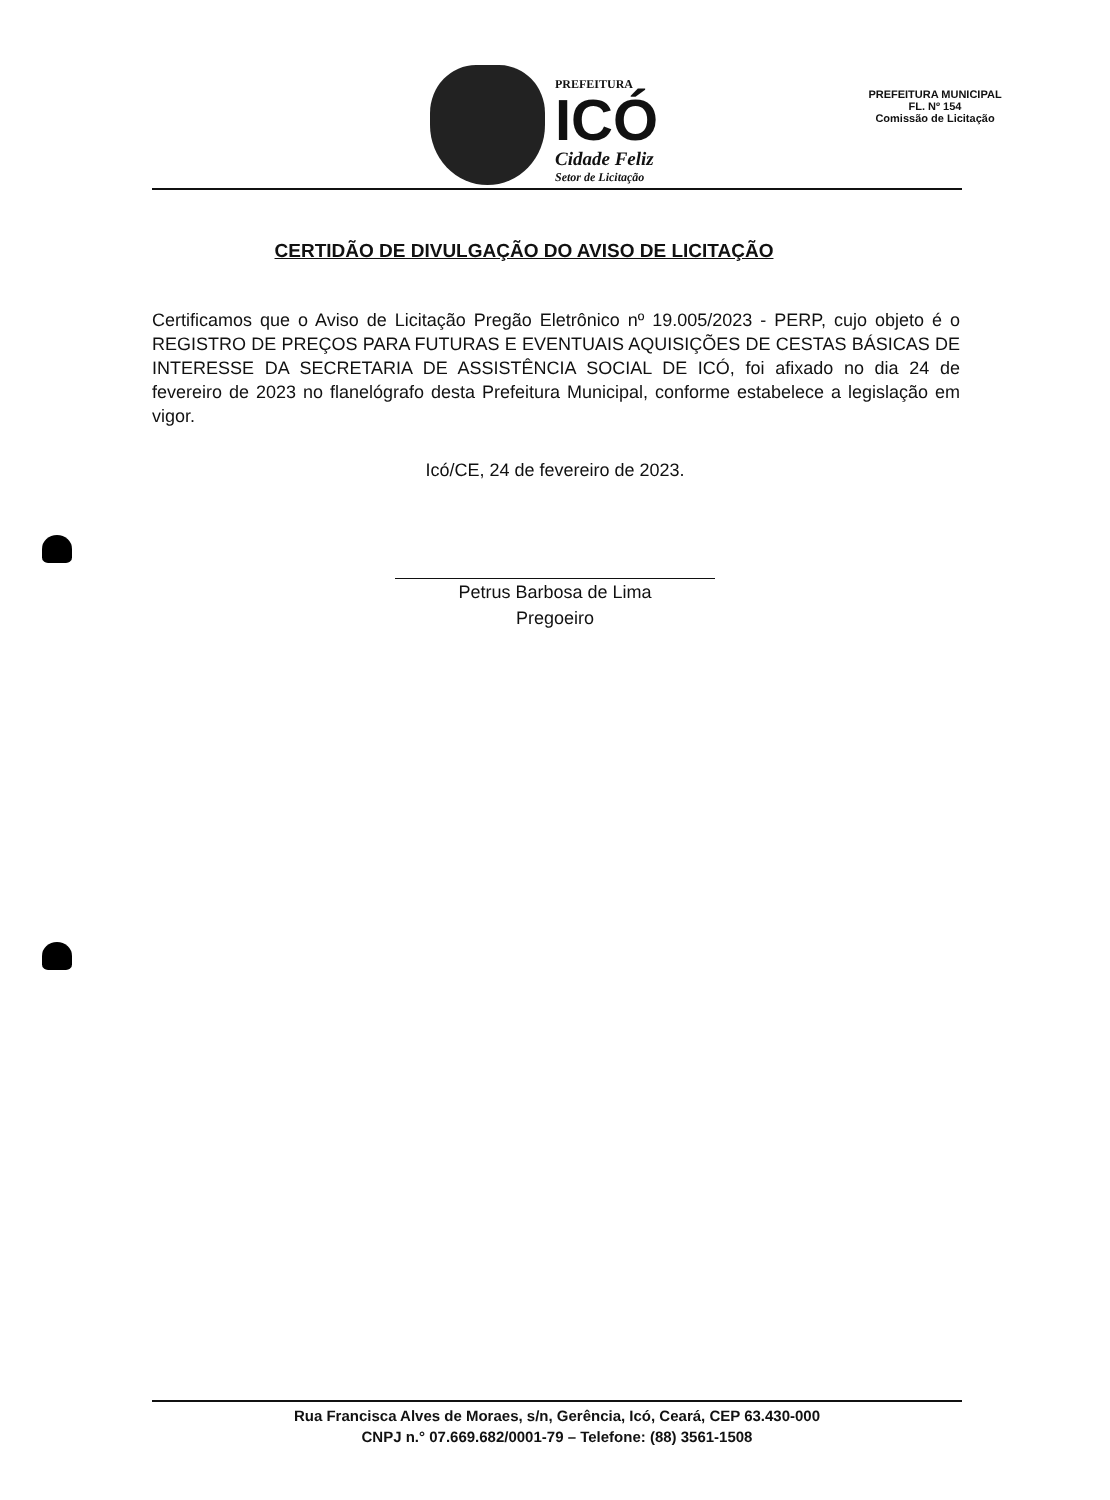PREFEITURA
ICÓ
Cidade Feliz
Setor de Licitação
PREFEITURA MUNICIPAL
FL. Nº 154
Comissão de Licitação
CERTIDÃO DE DIVULGAÇÃO DO AVISO DE LICITAÇÃO
Certificamos que o Aviso de Licitação Pregão Eletrônico nº 19.005/2023 - PERP, cujo objeto é o REGISTRO DE PREÇOS PARA FUTURAS E EVENTUAIS AQUISIÇÕES DE CESTAS BÁSICAS DE INTERESSE DA SECRETARIA DE ASSISTÊNCIA SOCIAL DE ICÓ, foi afixado no dia 24 de fevereiro de 2023 no flanelógrafo desta Prefeitura Municipal, conforme estabelece a legislação em vigor.
Icó/CE, 24 de fevereiro de 2023.
Petrus Barbosa de Lima
Pregoeiro
Rua Francisca Alves de Moraes, s/n, Gerência, Icó, Ceará, CEP 63.430-000
CNPJ n.° 07.669.682/0001-79 – Telefone: (88) 3561-1508